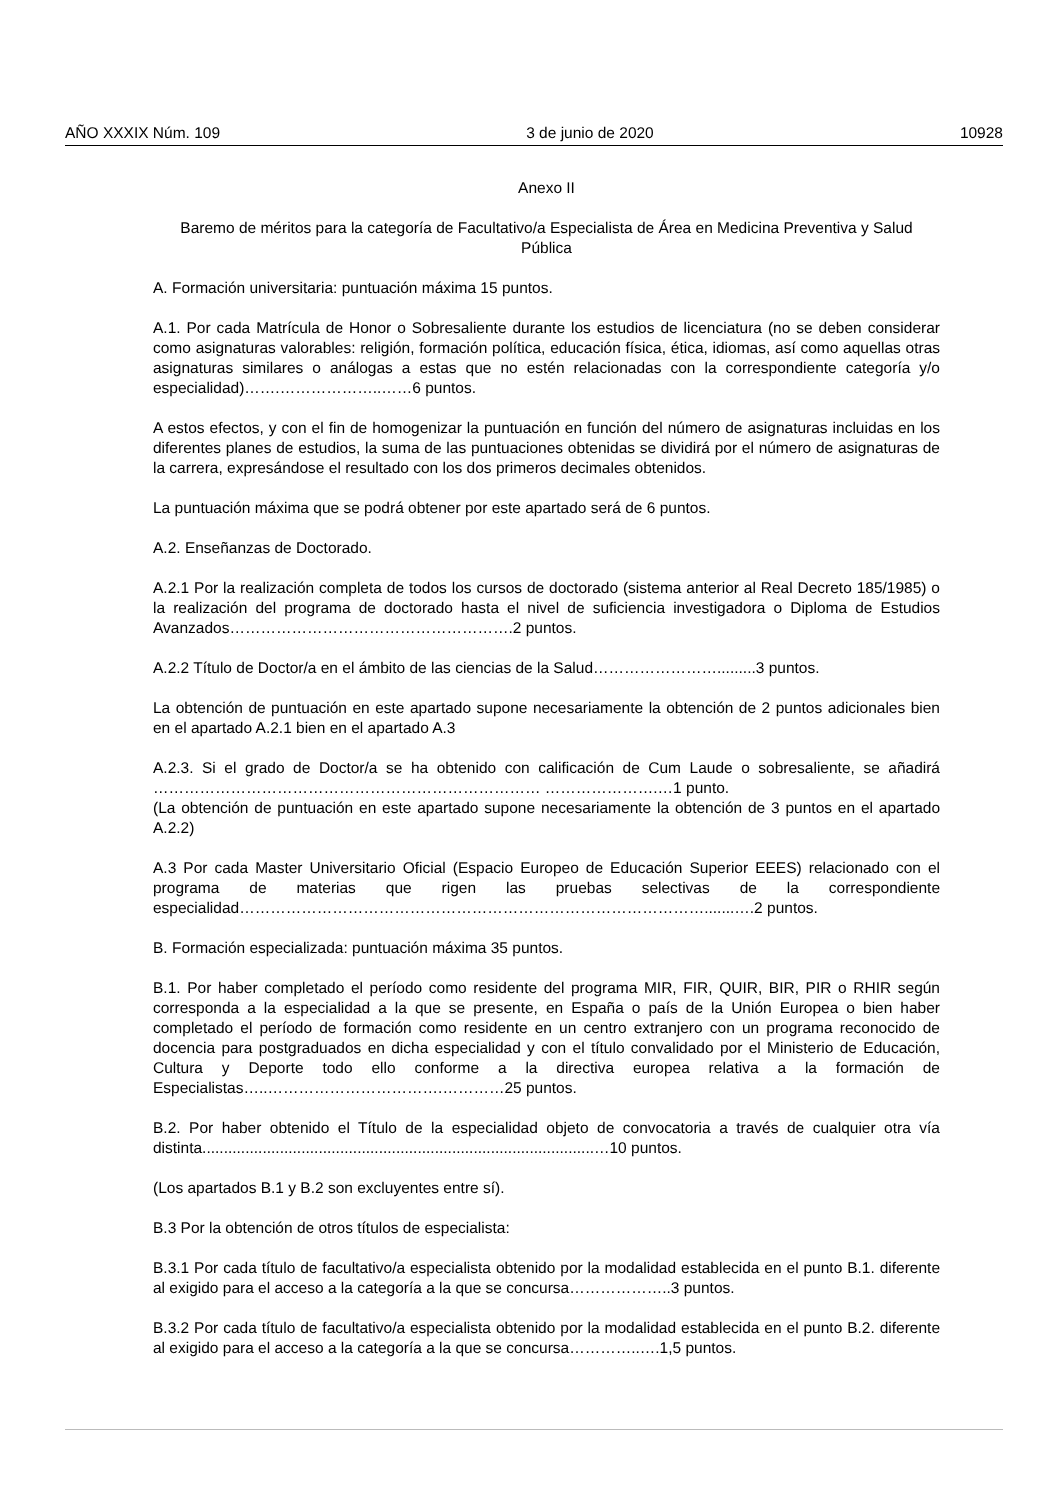AÑO XXXIX Núm. 109 3 de junio de 2020 10928
Anexo II
Baremo de méritos para la categoría de Facultativo/a Especialista de Área en Medicina Preventiva y Salud Pública
A. Formación universitaria: puntuación máxima 15 puntos.
A.1. Por cada Matrícula de Honor o Sobresaliente durante los estudios de licenciatura (no se deben considerar como asignaturas valorables: religión, formación política, educación física, ética, idiomas, así como aquellas otras asignaturas similares o análogas a estas que no estén relacionadas con la correspondiente categoría y/o especialidad)…….………………..……6 puntos.
A estos efectos, y con el fin de homogenizar la puntuación en función del número de asignaturas incluidas en los diferentes planes de estudios, la suma de las puntuaciones obtenidas se dividirá por el número de asignaturas de la carrera, expresándose el resultado con los dos primeros decimales obtenidos.
La puntuación máxima que se podrá obtener por este apartado será de 6 puntos.
A.2. Enseñanzas de Doctorado.
A.2.1 Por la realización completa de todos los cursos de doctorado (sistema anterior al Real Decreto 185/1985) o la realización del programa de doctorado hasta el nivel de suficiencia investigadora o Diploma de Estudios Avanzados……………………………………………….2 puntos.
A.2.2 Título de Doctor/a en el ámbito de las ciencias de la Salud…………………….........3 puntos.
La obtención de puntuación en este apartado supone necesariamente la obtención de 2 puntos adicionales bien en el apartado A.2.1 bien en el apartado A.3
A.2.3. Si el grado de Doctor/a se ha obtenido con calificación de Cum Laude o sobresaliente, se añadirá ………………………………………………………………… ………………….…1 punto.
(La obtención de puntuación en este apartado supone necesariamente la obtención de 3 puntos en el apartado A.2.2)
A.3 Por cada Master Universitario Oficial (Espacio Europeo de Educación Superior EEES) relacionado con el programa de materias que rigen las pruebas selectivas de la correspondiente especialidad……………………………………………………………………………….......….2 puntos.
B. Formación especializada: puntuación máxima 35 puntos.
B.1. Por haber completado el período como residente del programa MIR, FIR, QUIR, BIR, PIR o RHIR según corresponda a la especialidad a la que se presente, en España o país de la Unión Europea o bien haber completado el período de formación como residente en un centro extranjero con un programa reconocido de docencia para postgraduados en dicha especialidad y con el título convalidado por el Ministerio de Educación, Cultura y Deporte todo ello conforme a la directiva europea relativa a la formación de Especialistas…..…………………………….…………25 puntos.
B.2. Por haber obtenido el Título de la especialidad objeto de convocatoria a través de cualquier otra vía distinta...........................................................................................…10 puntos.
(Los apartados B.1 y B.2 son excluyentes entre sí).
B.3 Por la obtención de otros títulos de especialista:
B.3.1 Por cada título de facultativo/a especialista obtenido por la modalidad establecida en el punto B.1. diferente al exigido para el acceso a la categoría a la que se concursa………………..3 puntos.
B.3.2 Por cada título de facultativo/a especialista obtenido por la modalidad establecida en el punto B.2. diferente al exigido para el acceso a la categoría a la que se concursa…………..….1,5 puntos.